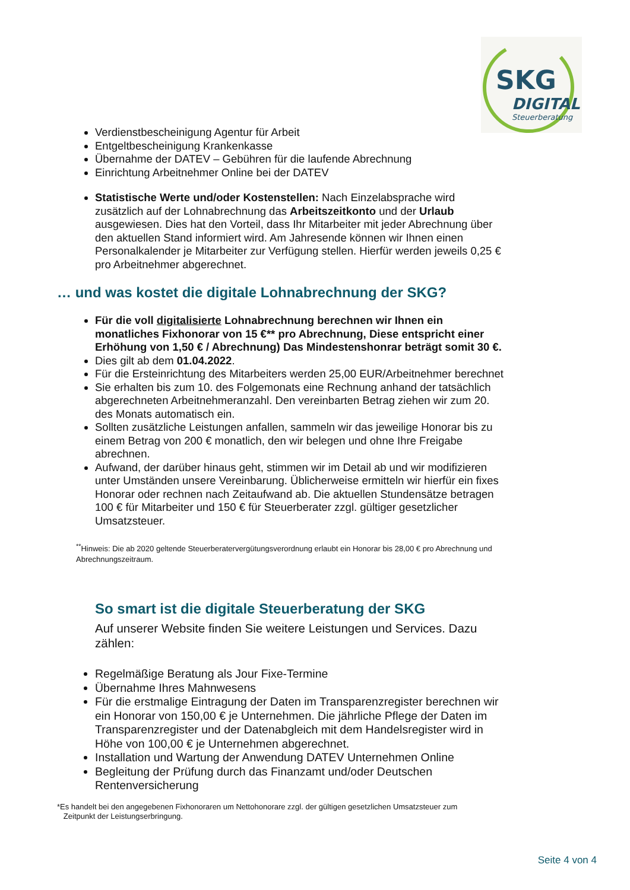SKG
DIGITAL
Steuerberatung
Verdienstbescheinigung Agentur für Arbeit
Entgeltbescheinigung Krankenkasse
Übernahme der DATEV – Gebühren für die laufende Abrechnung
Einrichtung Arbeitnehmer Online bei der DATEV
Statistische Werte und/oder Kostenstellen: Nach Einzelabsprache wird zusätzlich auf der Lohnabrechnung das Arbeitszeitkonto und der Urlaub ausgewiesen. Dies hat den Vorteil, dass Ihr Mitarbeiter mit jeder Abrechnung über den aktuellen Stand informiert wird. Am Jahresende können wir Ihnen einen Personalkalender je Mitarbeiter zur Verfügung stellen. Hierfür werden jeweils 0,25 € pro Arbeitnehmer abgerechnet.
… und was kostet die digitale Lohnabrechnung der SKG?
Für die voll digitalisierte Lohnabrechnung berechnen wir Ihnen ein monatliches Fixhonorar von 15 €** pro Abrechnung, Diese entspricht einer Erhöhung von 1,50 € / Abrechnung) Das Mindestenshonrar beträgt somit 30 €.
Dies gilt ab dem 01.04.2022.
Für die Ersteinrichtung des Mitarbeiters werden 25,00 EUR/Arbeitnehmer berechnet
Sie erhalten bis zum 10. des Folgemonats eine Rechnung anhand der tatsächlich abgerechneten Arbeitnehmeranzahl. Den vereinbarten Betrag ziehen wir zum 20. des Monats automatisch ein.
Sollten zusätzliche Leistungen anfallen, sammeln wir das jeweilige Honorar bis zu einem Betrag von 200 € monatlich, den wir belegen und ohne Ihre Freigabe abrechnen.
Aufwand, der darüber hinaus geht, stimmen wir im Detail ab und wir modifizieren unter Umständen unsere Vereinbarung. Üblicherweise ermitteln wir hierfür ein fixes Honorar oder rechnen nach Zeitaufwand ab. Die aktuellen Stundensätze betragen 100 € für Mitarbeiter und 150 € für Steuerberater zzgl. gültiger gesetzlicher Umsatzsteuer.
<sup>**</sup> Hinweis: Die ab 2020 geltende Steuerberatervergütungsverordnung erlaubt ein Honorar bis 28,00 € pro Abrechnung und Abrechnungszeitraum.
So smart ist die digitale Steuerberatung der SKG
Auf unserer Website finden Sie weitere Leistungen und Services. Dazu zählen:
Regelmäßige Beratung als Jour Fixe-Termine
Übernahme Ihres Mahnwesens
Für die erstmalige Eintragung der Daten im Transparenzregister berechnen wir ein Honorar von 150,00 € je Unternehmen. Die jährliche Pflege der Daten im Transparenzregister und der Datenabgleich mit dem Handelsregister wird in Höhe von 100,00 € je Unternehmen abgerechnet.
Installation und Wartung der Anwendung DATEV Unternehmen Online
Begleitung der Prüfung durch das Finanzamt und/oder Deutschen Rentenversicherung
*Es handelt bei den angegebenen Fixhonoraren um Nettohonorare zzgl. der gültigen gesetzlichen Umsatzsteuer zum
Zeitpunkt der Leistungserbringung.
Seite 4 von 4